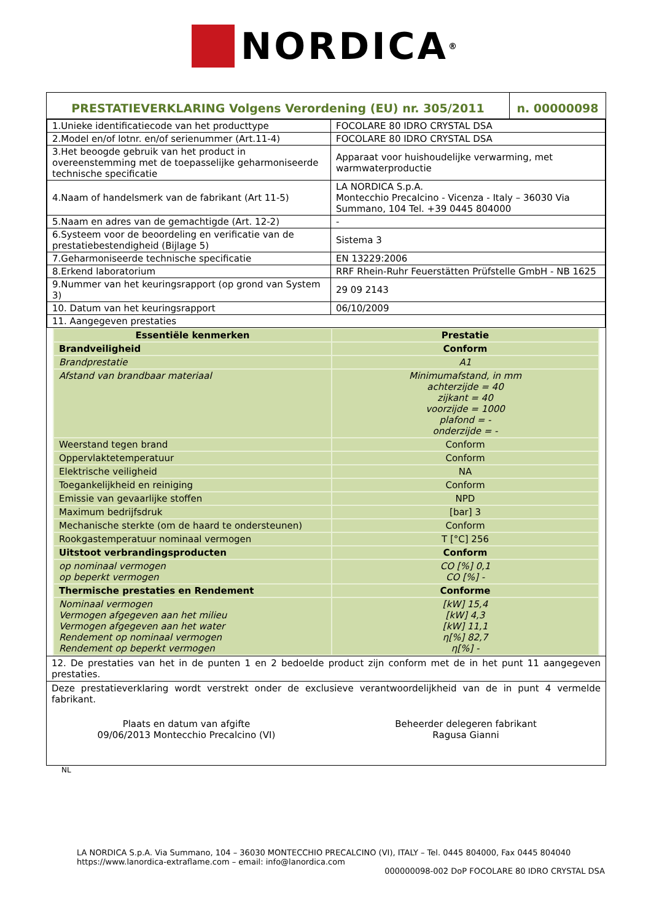NORDICA<sup>®</sup>
| PRESTATIEVERKLARING Volgens Verordening (EU) nr. 305/2011 | n. 00000098 |
| 1.Unieke identificatiecode van het producttype | FOCOLARE 80 IDRO CRYSTAL DSA |
| 2.Model en/of lotnr. en/of serienummer (Art.11-4) | FOCOLARE 80 IDRO CRYSTAL DSA |
| 3.Het beoogde gebruik van het product in overeenstemming met de toepasselijke geharmoniseerde technische specificatie | Apparaat voor huishoudelijke verwarming, met warmwaterproductie |
| 4.Naam of handelsmerk van de fabrikant (Art 11-5) | LA NORDICA S.p.A. Montecchio Precalcino - Vicenza - Italy – 36030 Via Summano, 104 Tel. +39 0445 804000 |
| 5.Naam en adres van de gemachtigde (Art. 12-2) | - |
| 6.Systeem voor de beoordeling en verificatie van de prestatiebestendigheid (Bijlage 5) | Sistema 3 |
| 7.Geharmoniseerde technische specificatie | EN 13229:2006 |
| 8.Erkend laboratorium | RRF Rhein-Ruhr Feuerstätten Prüfstelle GmbH - NB 1625 |
| 9.Nummer van het keuringsrapport (op grond van System 3) | 29 09 2143 |
| 10. Datum van het keuringsrapport | 06/10/2009 |
| 11. Aangegeven prestaties | |
| Essentiële kenmerken | Prestatie |
| --- | --- |
| Brandveiligheid | Conform |
| Brandprestatie | A1 |
| Afstand van brandbaar materiaal | Minimumafstand, in mm achterzijde = 40 zijkant = 40 voorzijde = 1000 plafond = - onderzijde = - |
| Weerstand tegen brand | Conform |
| Oppervlaktetemperatuur | Conform |
| Elektrische veiligheid | NA |
| Toegankelijkheid en reiniging | Conform |
| Emissie van gevaarlijke stoffen | NPD |
| Maximum bedrijfsdruk | [bar] 3 |
| Mechanische sterkte (om de haard te ondersteunen) | Conform |
| Rookgastemperatuur nominaal vermogen | T [°C] 256 |
| Uitstoot verbrandingsproducten | Conform |
| op nominaal vermogen op beperkt vermogen | CO [%] 0,1 CO [%] - |
| Thermische prestaties en Rendement | Conforme |
| Nominaal vermogen Vermogen afgegeven aan het milieu Vermogen afgegeven aan het water Rendement op nominaal vermogen Rendement op beperkt vermogen | [kW] 15,4 [kW] 4,3 [kW] 11,1 η[%] 82,7 η[%] - |
12. De prestaties van het in de punten 1 en 2 bedoelde product zijn conform met de in het punt 11 aangegeven prestaties.
Deze prestatieverklaring wordt verstrekt onder de exclusieve verantwoordelijkheid van de in punt 4 vermelde fabrikant.
Plaats en datum van afgifte
09/06/2013 Montecchio Precalcino (VI)
Beheerder delegeren fabrikant
Ragusa Gianni
NL
LA NORDICA S.p.A. Via Summano, 104 – 36030 MONTECCHIO PRECALCINO (VI), ITALY – Tel. 0445 804000, Fax 0445 804040
https://www.lanordica-extraflame.com – email: info@lanordica.com
000000098-002 DoP FOCOLARE 80 IDRO CRYSTAL DSA